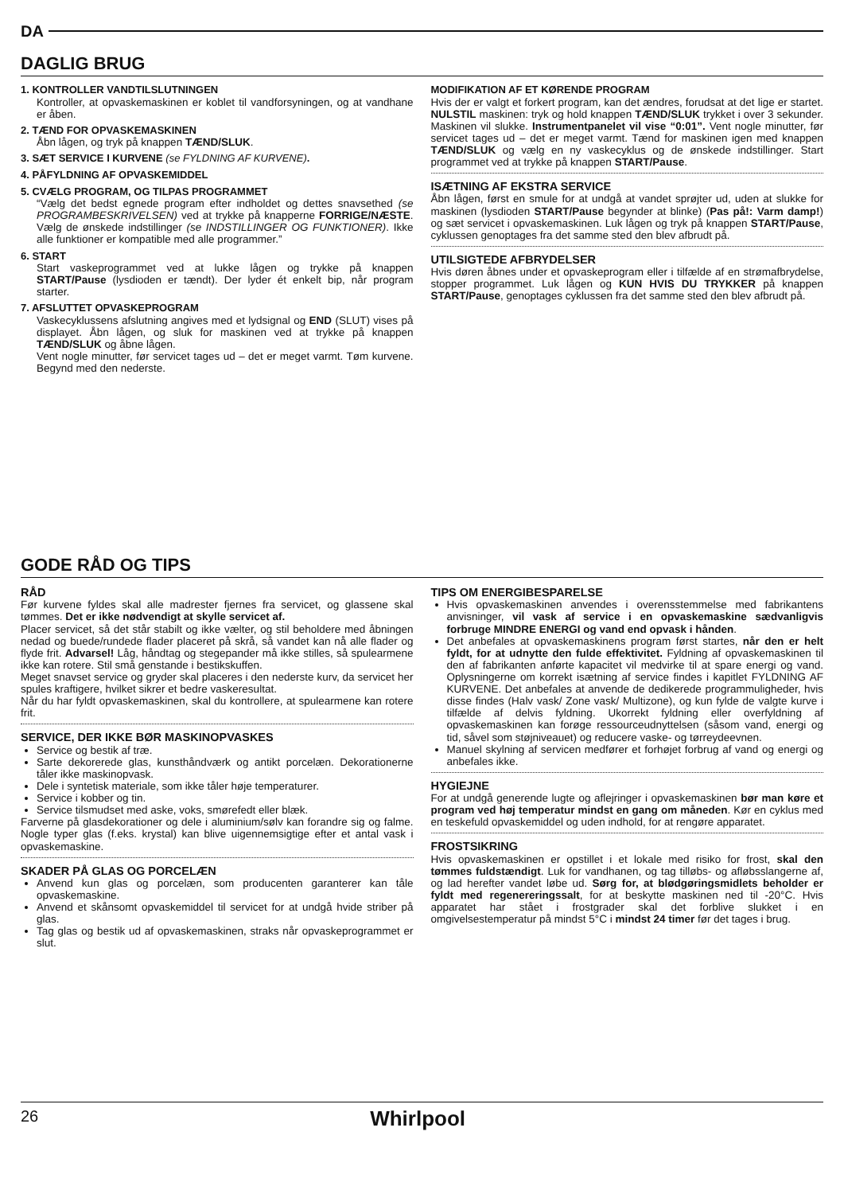DA
DAGLIG BRUG
1. KONTROLLER VANDTILSLUTNINGEN
Kontroller, at opvaskemaskinen er koblet til vandforsyningen, og at vandhane er åben.
2. TÆND FOR OPVASKEMASKINEN
Åbn lågen, og tryk på knappen TÆND/SLUK.
3. SÆT SERVICE I KURVENE (se FYLDNING AF KURVENE).
4. PÅFYLDNING AF OPVASKEMIDDEL
5. CVÆLG PROGRAM, OG TILPAS PROGRAMMET
“Vælg det bedst egnede program efter indholdet og dettes snavsethed (se PROGRAMBESKRIVELSEN) ved at trykke på knapperne FORRIGE/NÆSTE. Vælg de ønskede indstillinger (se INDSTILLINGER OG FUNKTIONER). Ikke alle funktioner er kompatible med alle programmer.”
6. START
Start vaskeprogrammet ved at lukke lågen og trykke på knappen START/Pause (lysdioden er tændt). Der lyder ét enkelt bip, når program starter.
7. AFSLUTTET OPVASKEPROGRAM
Vaskecyklussens afslutning angives med et lydsignal og END (SLUT) vises på displayet. Åbn lågen, og sluk for maskinen ved at trykke på knappen TÆND/SLUK og åbne lågen.
Vent nogle minutter, før servicet tages ud – det er meget varmt. Tøm kurvene. Begynd med den nederste.
MODIFIKATION AF ET KØRENDE PROGRAM
Hvis der er valgt et forkert program, kan det ændres, forudsat at det lige er startet. NULSTIL maskinen: tryk og hold knappen TÆND/SLUK trykket i over 3 sekunder. Maskinen vil slukke. Instrumentpanelet vil vise “0:01”. Vent nogle minutter, før servicet tages ud – det er meget varmt. Tænd for maskinen igen med knappen TÆND/SLUK og vælg en ny vaskecyklus og de ønskede indstillinger. Start programmet ved at trykke på knappen START/Pause.
ISÆTNING AF EKSTRA SERVICE
Åbn lågen, først en smule for at undgå at vandet sprøjter ud, uden at slukke for maskinen (lysdioden START/Pause begynder at blinke) (Pas på!: Varm damp!) og sæt servicet i opvaskemaskinen. Luk lågen og tryk på knappen START/Pause, cyklussen genoptages fra det samme sted den blev afbrudt på.
UTILSIGTEDE AFBRYDELSER
Hvis døren åbnes under et opvaskeprogram eller i tilfælde af en strømafbrydelse, stopper programmet. Luk lågen og KUN HVIS DU TRYKKER på knappen START/Pause, genoptages cyklussen fra det samme sted den blev afbrudt på.
GODE RÅD OG TIPS
RÅD
Før kurvene fyldes skal alle madrester fjernes fra servicet, og glassene skal tømmes. Det er ikke nødvendigt at skylle servicet af.
Placer servicet, så det står stabilt og ikke vælter, og stil beholdere med åbningen nedad og buede/rundede flader placeret på skrå, så vandet kan nå alle flader og flyde frit. Advarsel! Låg, håndtag og stegepander må ikke stilles, så spulearmene ikke kan rotere. Stil små genstande i bestikskuffen.
Meget snavset service og gryder skal placeres i den nederste kurv, da servicet her spules kraftigere, hvilket sikrer et bedre vaskeresultat.
Når du har fyldt opvaskemaskinen, skal du kontrollere, at spulearmene kan rotere frit.
SERVICE, DER IKKE BØR MASKINOPVASKES
Service og bestik af træ.
Sarte dekorerede glas, kunsthåndværk og antikt porcelæn. Dekorationerne tåler ikke maskinopvask.
Dele i syntetisk materiale, som ikke tåler høje temperaturer.
Service i kobber og tin.
Service tilsmudset med aske, voks, smørefedt eller blæk.
Farverne på glasdekorationer og dele i aluminium/sølv kan forandre sig og falme. Nogle typer glas (f.eks. krystal) kan blive uigennemsigtige efter et antal vask i opvaskemaskine.
SKADER PÅ GLAS OG PORCELÆN
Anvend kun glas og porcelæn, som producenten garanterer kan tåle opvaskemaskine.
Anvend et skånsomt opvaskemiddel til servicet for at undgå hvide striber på glas.
Tag glas og bestik ud af opvaskemaskinen, straks når opvaskeprogrammet er slut.
TIPS OM ENERGIBESPARELSE
Hvis opvaskemaskinen anvendes i overensstemmelse med fabrikantens anvisninger, vil vask af service i en opvaskemaskine sædvanligvis forbruge MINDRE ENERGI og vand end opvask i hånden.
Det anbefales at opvaskemaskinens program først startes, når den er helt fyldt, for at udnytte den fulde effektivitet. Fyldning af opvaskemaskinen til den af fabrikanten anførte kapacitet vil medvirke til at spare energi og vand. Oplysningerne om korrekt isætning af service findes i kapitlet FYLDNING AF KURVENE. Det anbefales at anvende de dedikerede programmuligheder, hvis disse findes (Halv vask/ Zone vask/ Multizone), og kun fylde de valgte kurve i tilfælde af delvis fyldning. Ukorrekt fyldning eller overfyldning af opvaskemaskinen kan forøge ressourceudnyttelsen (såsom vand, energi og tid, såvel som støjniveauet) og reducere vaske- og tørreydeevnen.
Manuel skylning af servicen medfører et forhøjet forbrug af vand og energi og anbefales ikke.
HYGIEJNE
For at undgå generende lugte og aflejringer i opvaskemaskinen bør man køre et program ved høj temperatur mindst en gang om måneden. Kør en cyklus med en teskefuld opvaskemiddel og uden indhold, for at rengøre apparatet.
FROSTSIKRING
Hvis opvaskemaskinen er opstillet i et lokale med risiko for frost, skal den tømmes fuldstændigt. Luk for vandhanen, og tag tilløbs- og afløbsslangerne af, og lad herefter vandet løbe ud. Sørg for, at blødgøringsmidlets beholder er fyldt med regenereringssalt, for at beskytte maskinen ned til -20°C. Hvis apparatet har stået i frostgrader skal det forblive slukket i en omgivelsestemperatur på mindst 5°C i mindst 24 timer før det tages i brug.
26 Whirlpool